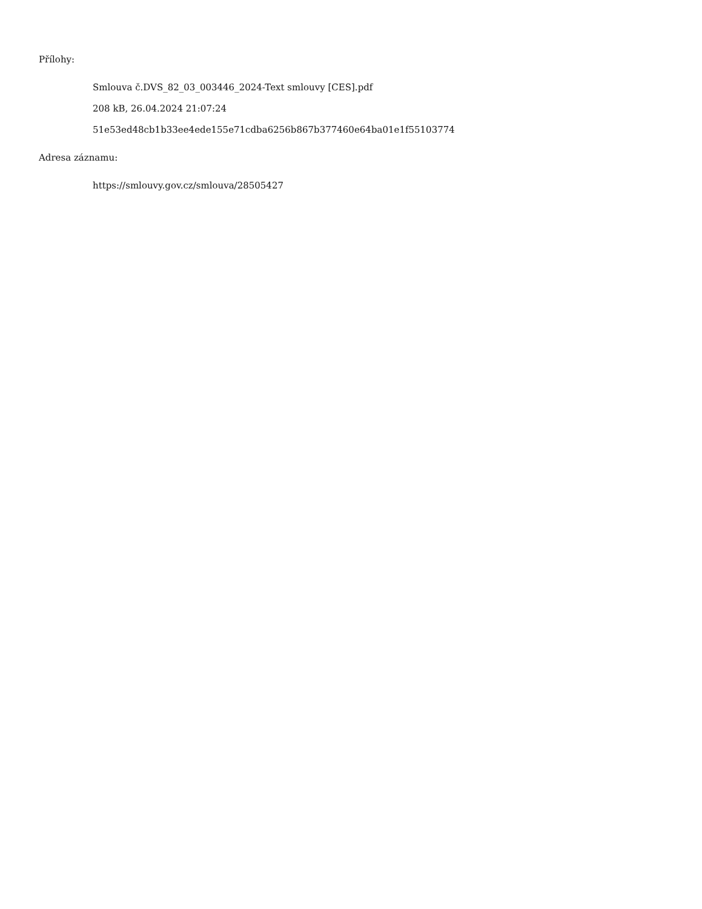Přílohy:
Smlouva č.DVS_82_03_003446_2024-Text smlouvy [CES].pdf
208 kB, 26.04.2024 21:07:24
51e53ed48cb1b33ee4ede155e71cdba6256b867b377460e64ba01e1f55103774
Adresa záznamu:
https://smlouvy.gov.cz/smlouva/28505427